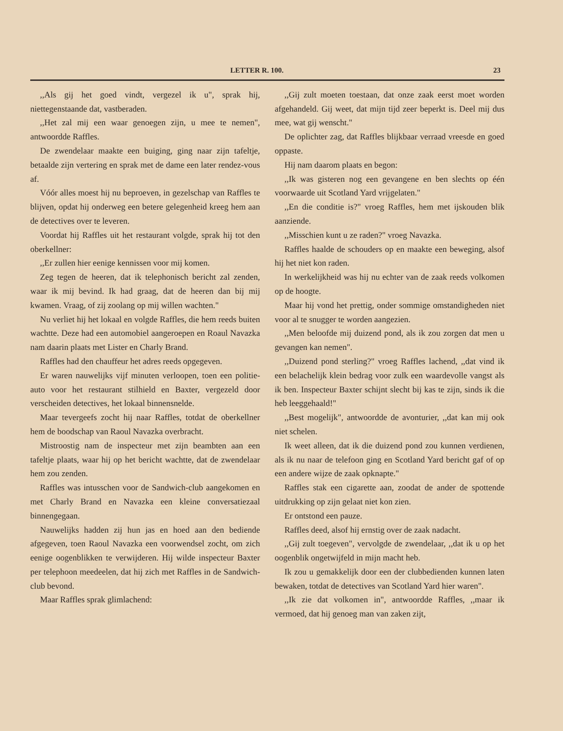LETTER R. 100. 23
,,Als gij het goed vindt, vergezel ik u", sprak hij, niettegenstaande dat, vastberaden.
,,Het zal mij een waar genoegen zijn, u mee te nemen", antwoordde Raffles.
De zwendelaar maakte een buiging, ging naar zijn tafeltje, betaalde zijn vertering en sprak met de dame een later rendez-vous af.
Vóór alles moest hij nu beproeven, in gezelschap van Raffles te blijven, opdat hij onderweg een betere gelegenheid kreeg hem aan de detectives over te leveren.
Voordat hij Raffles uit het restaurant volgde, sprak hij tot den oberkellner:
,,Er zullen hier eenige kennissen voor mij komen.
Zeg tegen de heeren, dat ik telephonisch bericht zal zenden, waar ik mij bevind. Ik had graag, dat de heeren dan bij mij kwamen. Vraag, of zij zoolang op mij willen wachten."
Nu verliet hij het lokaal en volgde Raffles, die hem reeds buiten wachtte. Deze had een automobiel aangeroepen en Roaul Navazka nam daarin plaats met Lister en Charly Brand.
Raffles had den chauffeur het adres reeds opgegeven.
Er waren nauwelijks vijf minuten verloopen, toen een politie-auto voor het restaurant stilhield en Baxter, vergezeld door verscheiden detectives, het lokaal binnensnelde.
Maar tevergeefs zocht hij naar Raffles, totdat de oberkellner hem de boodschap van Raoul Navazka overbracht.
Mistroostig nam de inspecteur met zijn beambten aan een tafeltje plaats, waar hij op het bericht wachtte, dat de zwendelaar hem zou zenden.
Raffles was intusschen voor de Sandwich-club aangekomen en met Charly Brand en Navazka een kleine conversatiezaal binnengegaan.
Nauwelijks hadden zij hun jas en hoed aan den bediende afgegeven, toen Raoul Navazka een voorwendsel zocht, om zich eenige oogenblikken te verwijderen. Hij wilde inspecteur Baxter per telephoon meedeelen, dat hij zich met Raffles in de Sandwich-club bevond.
Maar Raffles sprak glimlachend:
,,Gij zult moeten toestaan, dat onze zaak eerst moet worden afgehandeld. Gij weet, dat mijn tijd zeer beperkt is. Deel mij dus mee, wat gij wenscht."
De oplichter zag, dat Raffles blijkbaar verraad vreesde en goed oppaste.
Hij nam daarom plaats en begon:
,,Ik was gisteren nog een gevangene en ben slechts op één voorwaarde uit Scotland Yard vrijgelaten."
,,En die conditie is?" vroeg Raffles, hem met ijskouden blik aanziende.
,,Misschien kunt u ze raden?" vroeg Navazka.
Raffles haalde de schouders op en maakte een beweging, alsof hij het niet kon raden.
In werkelijkheid was hij nu echter van de zaak reeds volkomen op de hoogte.
Maar hij vond het prettig, onder sommige omstandigheden niet voor al te snugger te worden aangezien.
,,Men beloofde mij duizend pond, als ik zou zorgen dat men u gevangen kan nemen".
,,Duizend pond sterling?" vroeg Raffles lachend, ,,dat vind ik een belachelijk klein bedrag voor zulk een waardevolle vangst als ik ben. Inspecteur Baxter schijnt slecht bij kas te zijn, sinds ik die heb leeggehaald!"
,,Best mogelijk", antwoordde de avonturier, ,,dat kan mij ook niet schelen.
Ik weet alleen, dat ik die duizend pond zou kunnen verdienen, als ik nu naar de telefoon ging en Scotland Yard bericht gaf of op een andere wijze de zaak opknapte."
Raffles stak een cigarette aan, zoodat de ander de spottende uitdrukking op zijn gelaat niet kon zien.
Er ontstond een pauze.
Raffles deed, alsof hij ernstig over de zaak nadacht.
,,Gij zult toegeven", vervolgde de zwendelaar, ,,dat ik u op het oogenblik ongetwijfeld in mijn macht heb.
Ik zou u gemakkelijk door een der clubbedienden kunnen laten bewaken, totdat de detectives van Scotland Yard hier waren".
,,Ik zie dat volkomen in", antwoordde Raffles, ,,maar ik vermoed, dat hij genoeg man van zaken zijt,